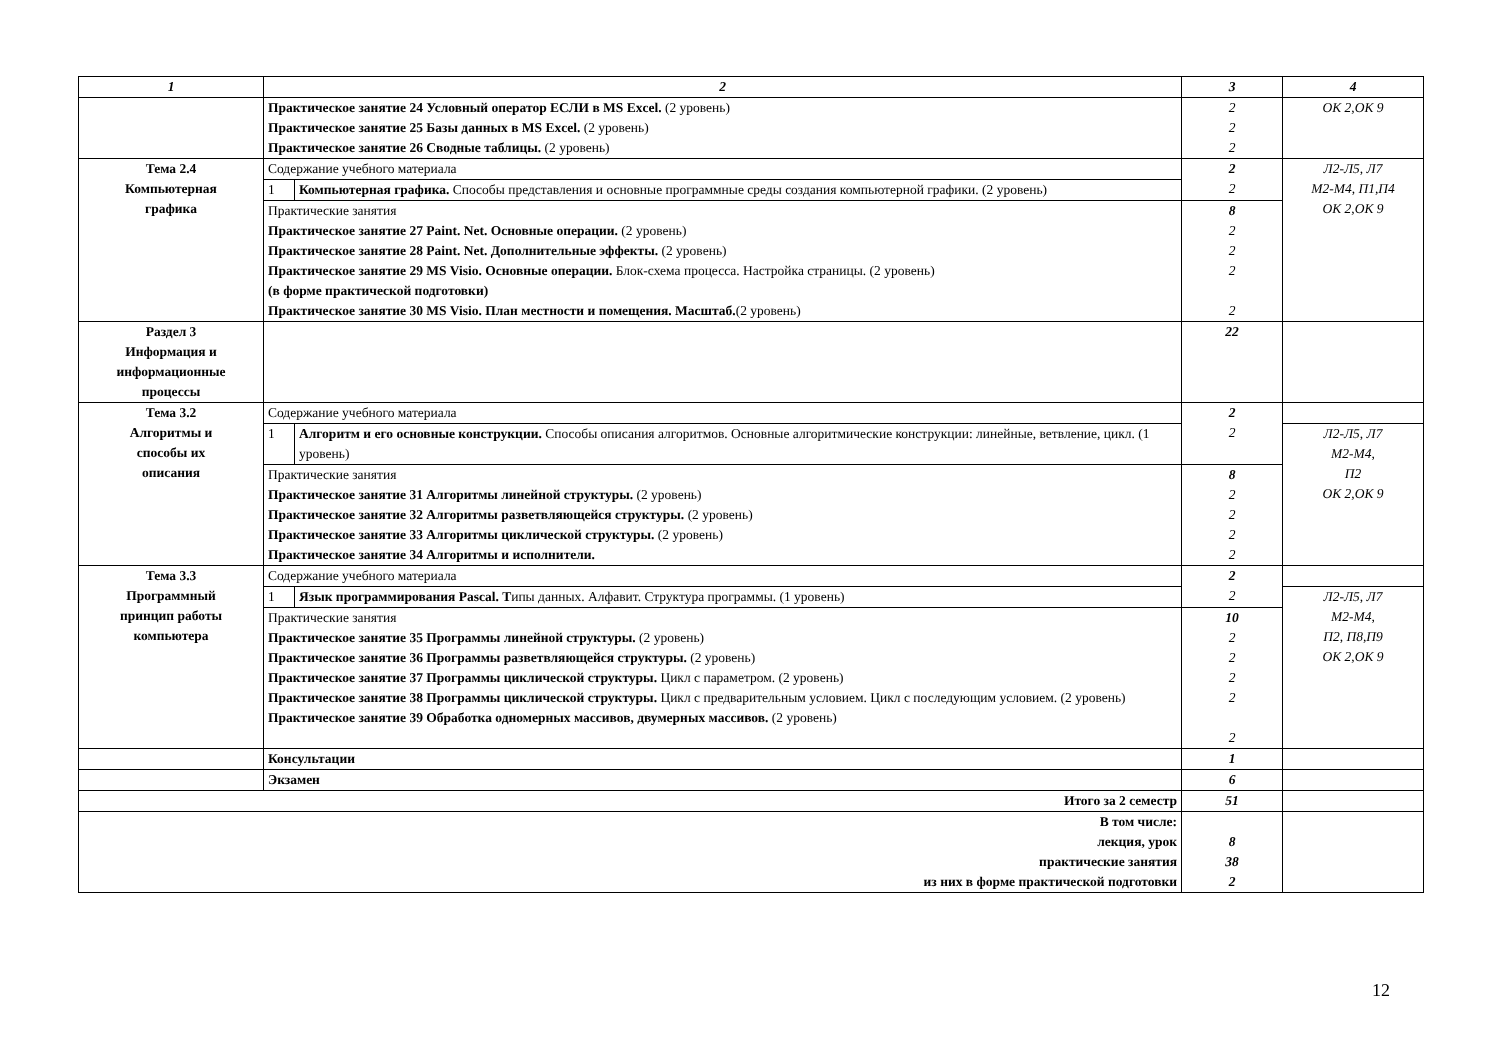| 1 | 2 | | 3 | 4 |
| --- | --- | --- | --- | --- |
| | Практическое занятие 24 Условный оператор ЕСЛИ в MS Excel. (2 уровень) Практическое занятие 25 Базы данных в MS Excel. (2 уровень) Практическое занятие 26 Сводные таблицы. (2 уровень) | | 2 2 2 | ОК 2,ОК 9 |
| Тема 2.4 Компьютерная графика | Содержание учебного материала | | 2 2 | Л2-Л5, Л7 М2-М4, П1,П4 ОК 2,ОК 9 |
| | 1 | Компьютерная графика. Способы представления и основные программные среды создания компьютерной графики. (2 уровень) | | |
| | Практические занятия Практическое занятие 27 Paint. Net. Основные операции. (2 уровень) Практическое занятие 28 Paint. Net. Дополнительные эффекты. (2 уровень) Практическое занятие 29 MS Visio. Основные операции. Блок-схема процесса. Настройка страницы. (2 уровень) (в форме практической подготовки) Практическое занятие 30 MS Visio. План местности и помещения. Масштаб. (2 уровень) | | 8 2 2 2 2 | |
| Раздел 3 Информация и информационные процессы | | | 22 | |
| Тема 3.2 Алгоритмы и способы их описания | Содержание учебного материала | | 2 2 | |
| | 1 | Алгоритм и его основные конструкции. Способы описания алгоритмов. Основные алгоритмические конструкции: линейные, ветвление, цикл. (1 уровень) | | Л2-Л5, Л7 М2-М4, П2 ОК 2,ОК 9 |
| | Практические занятия Практическое занятие 31 Алгоритмы линейной структуры. (2 уровень) Практическое занятие 32 Алгоритмы разветвляющейся структуры. (2 уровень) Практическое занятие 33 Алгоритмы циклической структуры. (2 уровень) Практическое занятие 34 Алгоритмы и исполнители. | | 8 2 2 2 2 | |
| Тема 3.3 Программный принцип работы компьютера | Содержание учебного материала | | 2 2 | |
| | 1 | Язык программирования Pascal. Т ипы данных. Алфавит. Структура программы. (1 уровень) | | Л2-Л5, Л7 М2-М4, П2, П8,П9 ОК 2,ОК 9 |
| | Практические занятия Практическое занятие 35 Программы линейной структуры. (2 уровень) Практическое занятие 36 Программы разветвляющейся структуры. (2 уровень) Практическое занятие 37 Программы циклической структуры. Цикл с параметром. (2 уровень) Практическое занятие 38 Программы циклической структуры. Цикл с предварительным условием. Цикл с последующим условием. (2 уровень) Практическое занятие 39 Обработка одномерных массивов, двумерных массивов. (2 уровень) | | 10 2 2 2 2 2 | |
| | Консультации | | 1 | |
| | Экзамен | | 6 | |
| Итого за 2 семестр | | | 51 | |
| В том числе: лекция, урок практические занятия из них в форме практической подготовки | | | 8 38 2 | |
12